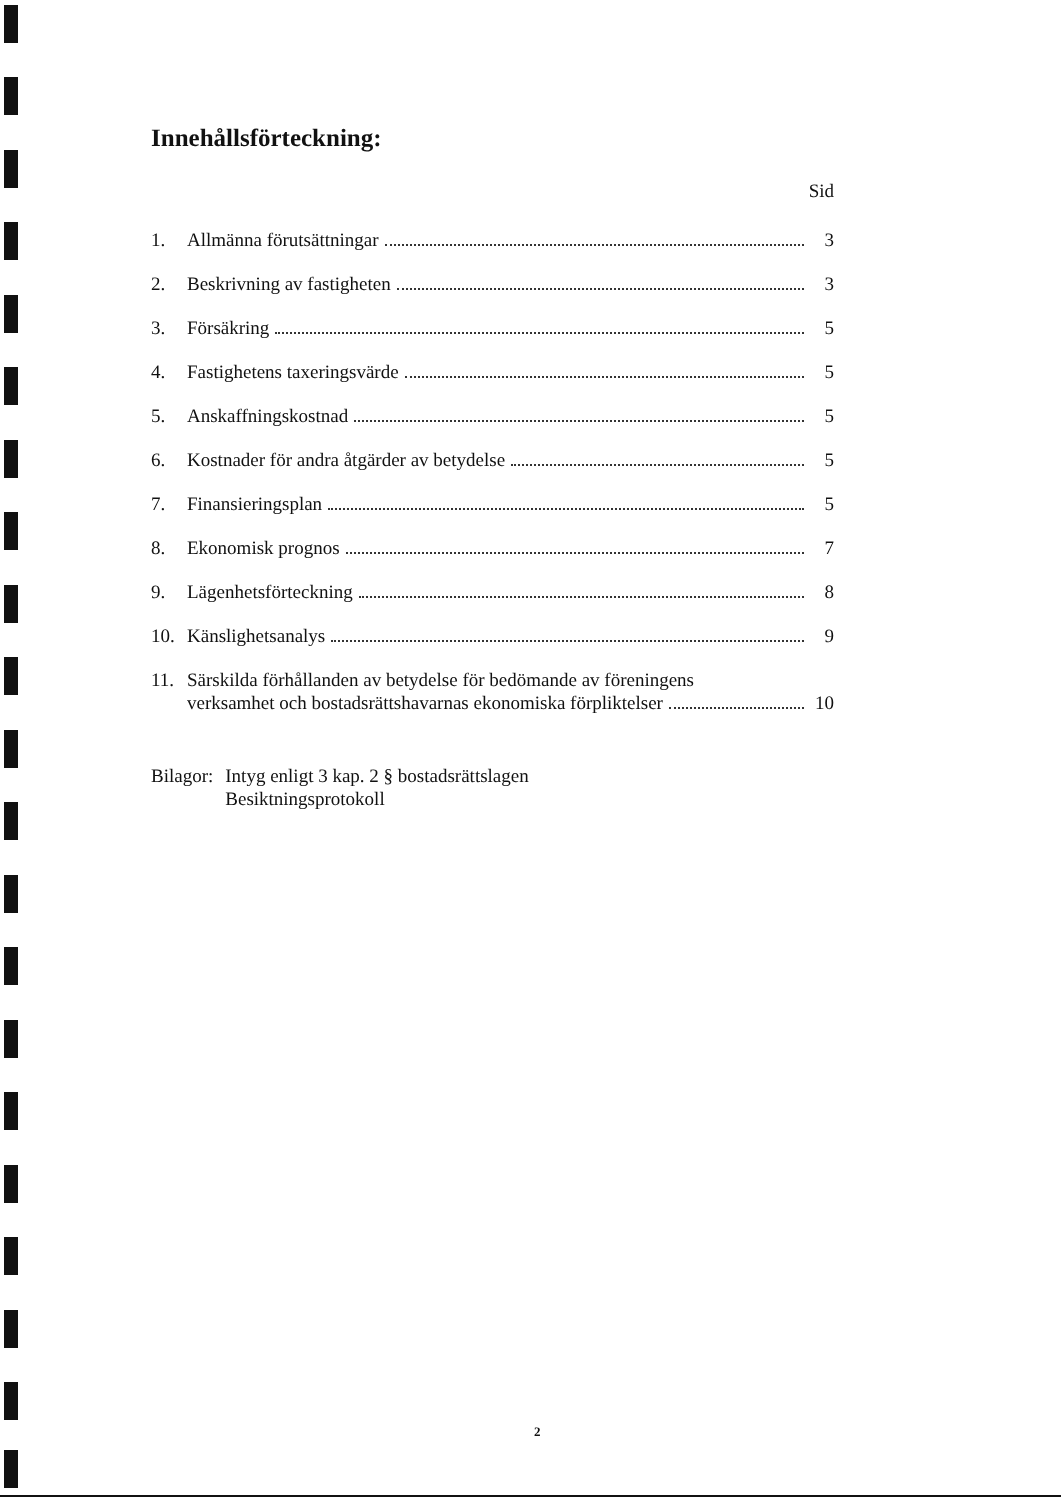Innehållsförteckning:
Sid
1.
Allmänna förutsättningar
3
2.
Beskrivning av fastigheten
3
3.
Försäkring
5
4.
Fastighetens taxeringsvärde
5
5.
Anskaffningskostnad
5
6.
Kostnader för andra åtgärder av betydelse
5
7.
Finansieringsplan
5
8.
Ekonomisk prognos
7
9.
Lägenhetsförteckning
8
10.
Känslighetsanalys
9
11.
Särskilda förhållanden av betydelse för bedömande av föreningens
verksamhet och bostadsrättshavarnas ekonomiska förpliktelser
10
Bilagor: Intyg enligt 3 kap. 2 § bostadsrättslagen
Besiktningsprotokoll
2